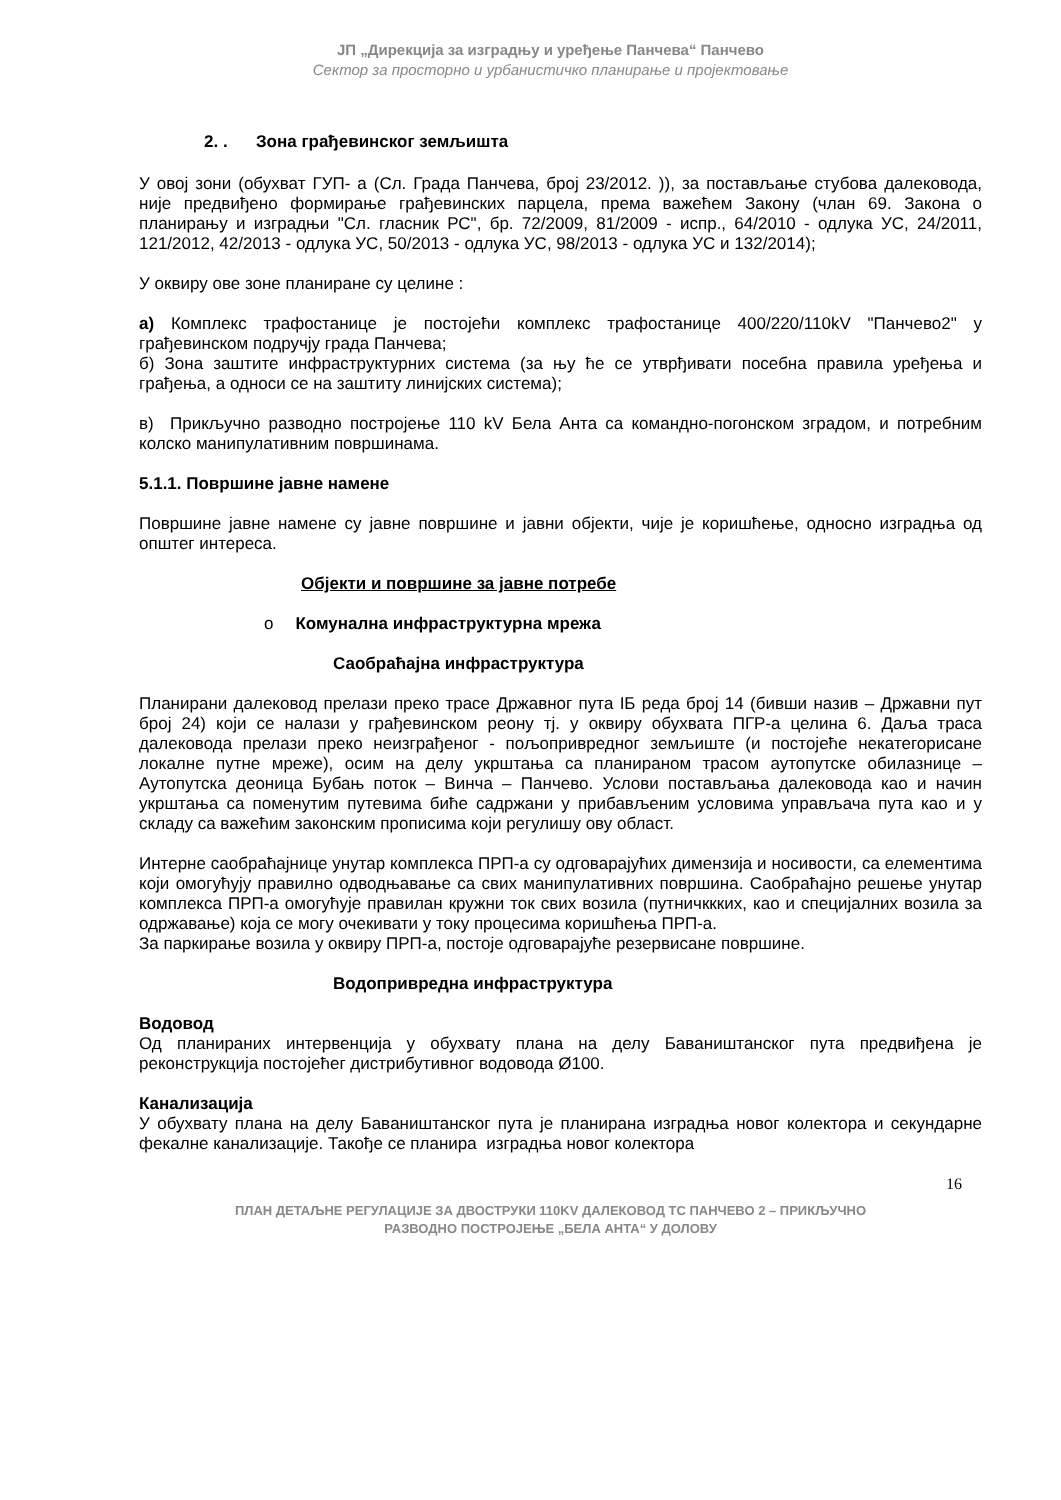ЈП „Дирекција за изградњу и уређење Панчева“ Панчево
Сектор за просторно и урбанистичко планирање и пројектовање
2. . Зона грађевинског земљишта
У овој зони (обухват ГУП- а (Сл. Града Панчева, број 23/2012. )), за постављање стубова далековода, није предвиђено формирање грађевинских парцела, према важећем Закону (члан 69. Закона о планирању и изградњи "Сл. гласник РС", бр. 72/2009, 81/2009 - испр., 64/2010 - одлука УС, 24/2011, 121/2012, 42/2013 - одлука УС, 50/2013 - одлука УС, 98/2013 - одлука УС и 132/2014);
У оквиру ове зоне планиране су целине :
а) Комплекс трафостанице је постојећи комплекс трафостанице 400/220/110kV "Панчево2" у грађевинском подручју града Панчева;
б) Зона заштите инфраструктурних система (за њу ће се утврђивати посебна правила уређења и грађења, а односи се на заштиту линијских система);
в) Прикључно разводно постројење 110 kV Бела Анта са командно-погонском зградом, и потребним колско манипулативним површинама.
5.1.1. Површине јавне намене
Површине јавне намене су јавне површине и јавни објекти, чије је коришћење, односно изградња од општег интереса.
Објекти и површине за јавне потребе
o Комунална инфраструктурна мрежа
Саобраћајна инфраструктура
Планирани далековод прелази преко трасе Државног пута IБ реда број 14 (бивши назив – Државни пут број 24) који се налази у грађевинском реону тј. у оквиру обухвата ПГР-а целина 6. Даља траса далековода прелази преко неизграђеног - пољопривредног земљиште (и постојеће некатегорисане локалне путне мреже), осим на делу укрштања са планираном трасом аутопутске обилазнице – Аутопутска деоница Бубањ поток – Винча – Панчево. Услови постављања далековода као и начин укрштања са поменутим путевима биће садржани у прибављеним условима управљача пута као и у складу са важећим законским прописима који регулишу ову област.
Интерне саобраћајнице унутар комплекса ПРП-а су одговарајућих димензија и носивости, са елементима који омогућују правилно одводњавање са свих манипулативних површина. Саобраћајно решење унутар комплекса ПРП-а омогућује правилан кружни ток свих возила (путничккких, као и специјалних возила за одржавање) која се могу очекивати у току процесима коришћења ПРП-а.
За паркирање возила у оквиру ПРП-а, постоје одговарајуће резервисане површине.
Водопривредна инфраструктура
Водовод
Од планираних интервенција у обухвату плана на делу Бавaништанског пута предвиђена је реконструкција постојећег дистрибутивног водовода Ø100.
Канализација
У обухвату плана на делу Бавaништанског пута је планирана изградња новог колектора и секундарне фекалне канализације. Такође се планира изградња новог колектора
16
ПЛАН ДЕТАЉНЕ РЕГУЛАЦИЈЕ ЗА ДВОСТРУКИ 110KV ДАЛЕКОВОД ТС ПАНЧЕВО 2 – ПРИКЉУЧНО
РАЗВОДНО ПОСТРОЈЕЊЕ „БЕЛА АНТА“ У ДОЛОВУ